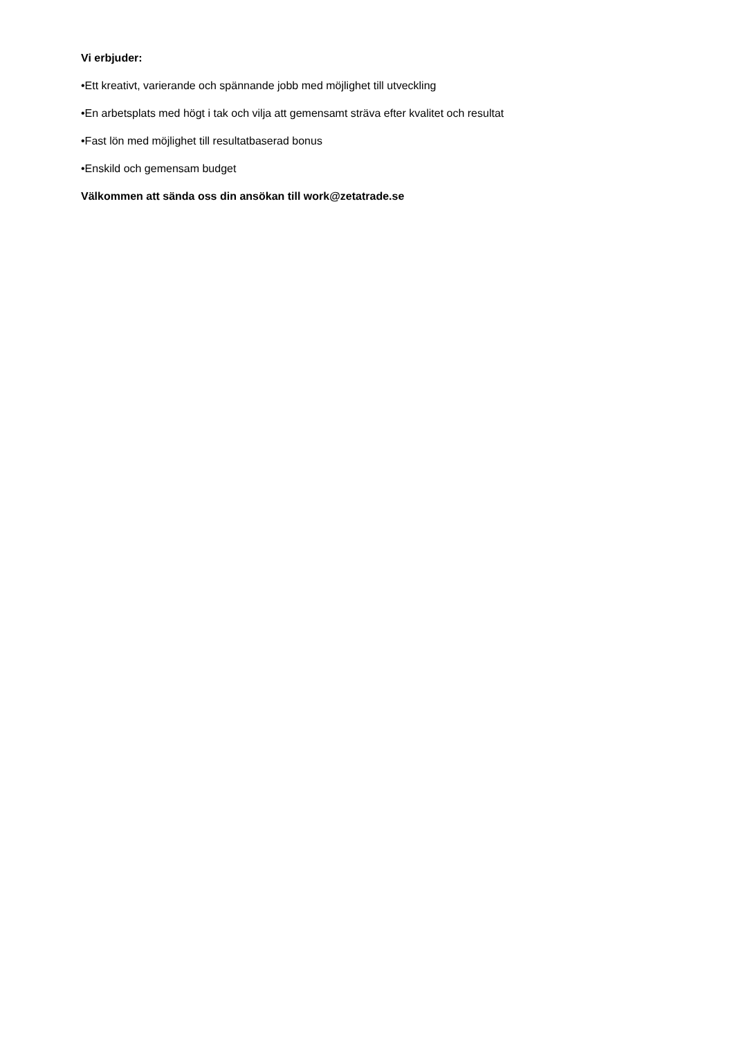Vi erbjuder:
•Ett kreativt, varierande och spännande jobb med möjlighet till utveckling
•En arbetsplats med högt i tak och vilja att gemensamt sträva efter kvalitet och resultat
•Fast lön med möjlighet till resultatbaserad bonus
•Enskild och gemensam budget
Välkommen att sända oss din ansökan till work@zetatrade.se